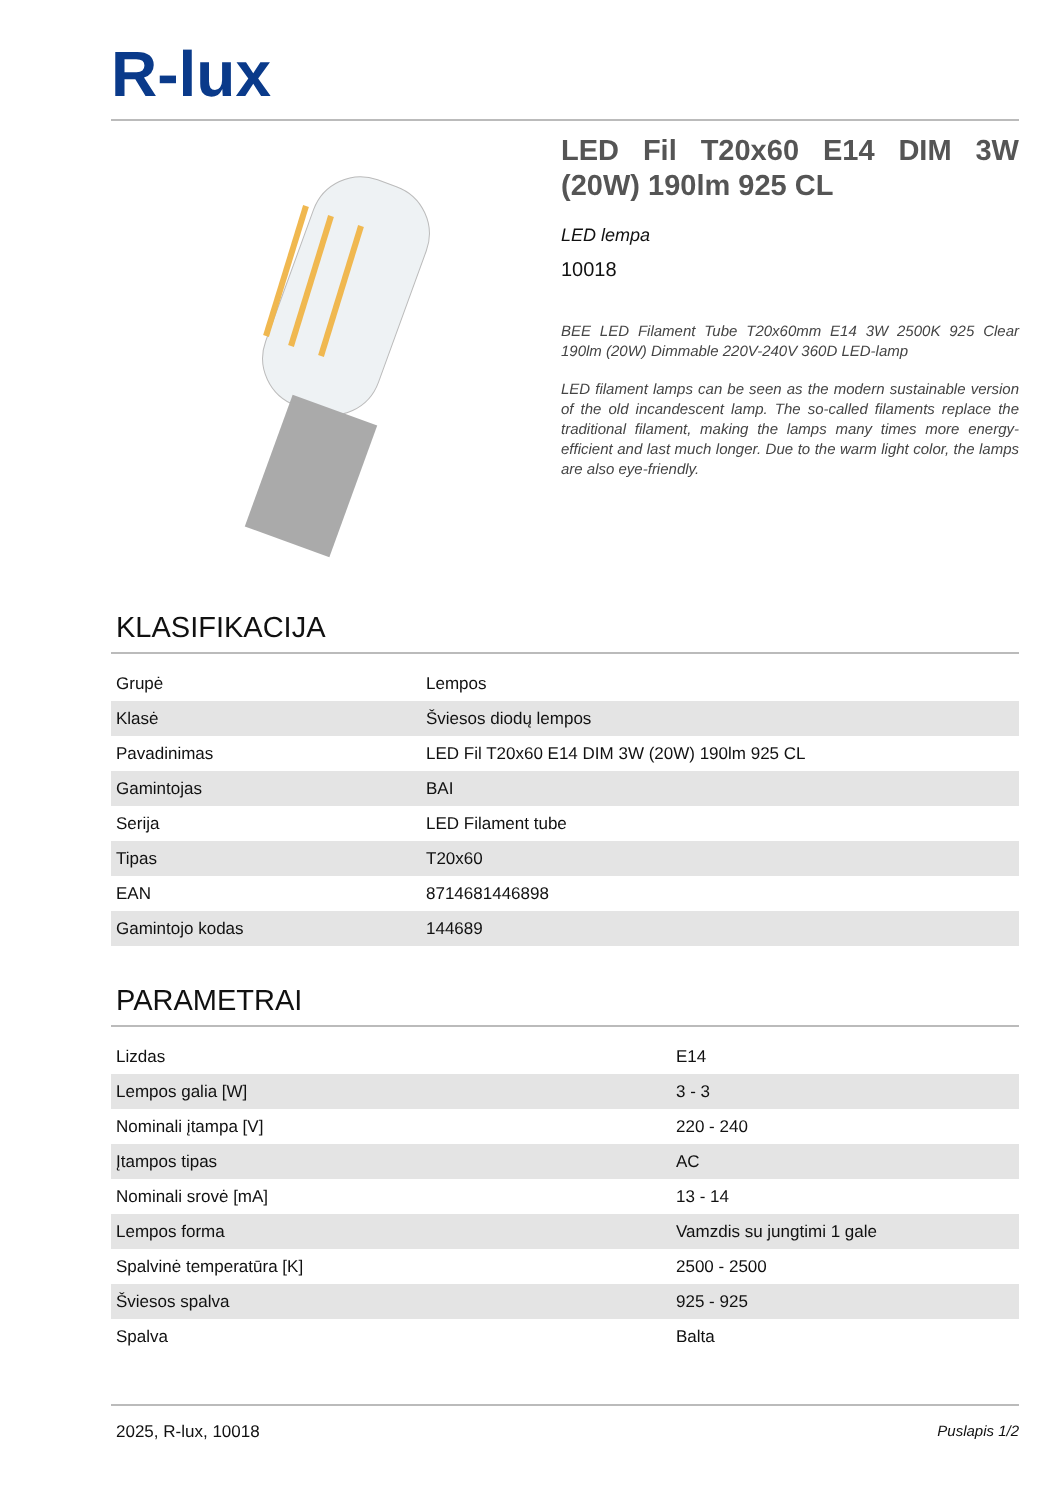R-lux
LED Fil T20x60 E14 DIM 3W (20W) 190lm 925 CL
LED lempa
10018
BEE LED Filament Tube T20x60mm E14 3W 2500K 925 Clear 190lm (20W) Dimmable 220V-240V 360D LED-lamp
LED filament lamps can be seen as the modern sustainable version of the old incandescent lamp. The so-called filaments replace the traditional filament, making the lamps many times more energy-efficient and last much longer. Due to the warm light color, the lamps are also eye-friendly.
KLASIFIKACIJA
| Grupė | Lempos |
| Klasė | Šviesos diodų lempos |
| Pavadinimas | LED Fil T20x60 E14 DIM 3W (20W) 190lm 925 CL |
| Gamintojas | BAI |
| Serija | LED Filament tube |
| Tipas | T20x60 |
| EAN | 8714681446898 |
| Gamintojo kodas | 144689 |
PARAMETRAI
| Lizdas | E14 |
| Lempos galia [W] | 3 - 3 |
| Nominali įtampa [V] | 220 - 240 |
| Įtampos tipas | AC |
| Nominali srovė [mA] | 13 - 14 |
| Lempos forma | Vamzdis su jungtimi 1 gale |
| Spalvinė temperatūra [K] | 2500 - 2500 |
| Šviesos spalva | 925 - 925 |
| Spalva | Balta |
2025, R-lux, 10018 Puslapis 1/2